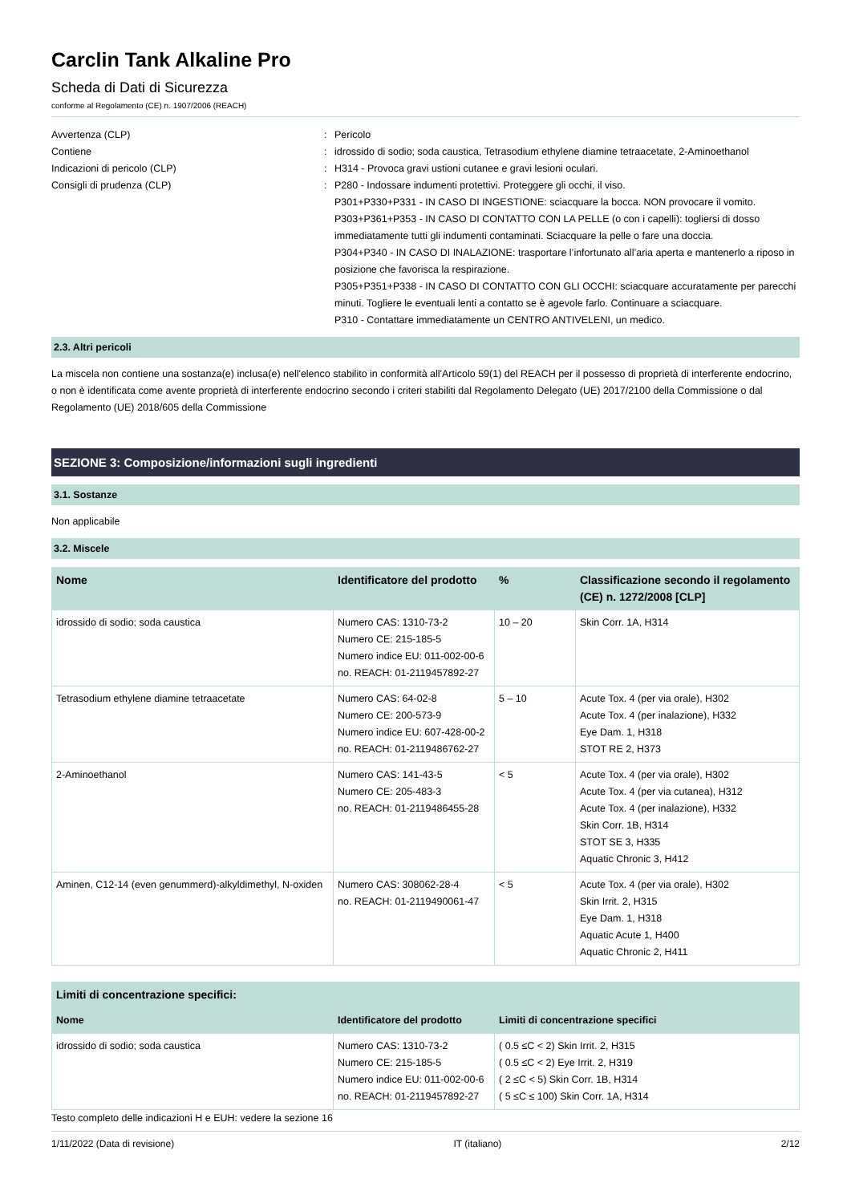Carclin Tank Alkaline Pro
Scheda di Dati di Sicurezza
conforme al Regolamento (CE) n. 1907/2006 (REACH)
Avvertenza (CLP) : Pericolo
Contiene : idrossido di sodio; soda caustica, Tetrasodium ethylene diamine tetraacetate, 2-Aminoethanol
Indicazioni di pericolo (CLP) : H314 - Provoca gravi ustioni cutanee e gravi lesioni oculari.
Consigli di prudenza (CLP) : P280 - Indossare indumenti protettivi. Proteggere gli occhi, il viso.
P301+P330+P331 - IN CASO DI INGESTIONE: sciacquare la bocca. NON provocare il vomito.
P303+P361+P353 - IN CASO DI CONTATTO CON LA PELLE (o con i capelli): togliersi di dosso immediatamente tutti gli indumenti contaminati. Sciacquare la pelle o fare una doccia.
P304+P340 - IN CASO DI INALAZIONE: trasportare l’infortunato all’aria aperta e mantenerlo a riposo in posizione che favorisca la respirazione.
P305+P351+P338 - IN CASO DI CONTATTO CON GLI OCCHI: sciacquare accuratamente per parecchi minuti. Togliere le eventuali lenti a contatto se è agevole farlo. Continuare a sciacquare.
P310 - Contattare immediatamente un CENTRO ANTIVELENI, un medico.
2.3. Altri pericoli
La miscela non contiene una sostanza(e) inclusa(e) nell'elenco stabilito in conformità all'Articolo 59(1) del REACH per il possesso di proprietà di interferente endocrino, o non è identificata come avente proprietà di interferente endocrino secondo i criteri stabiliti dal Regolamento Delegato (UE) 2017/2100 della Commissione o dal Regolamento (UE) 2018/605 della Commissione
SEZIONE 3: Composizione/informazioni sugli ingredienti
3.1. Sostanze
Non applicabile
3.2. Miscele
| Nome | Identificatore del prodotto | % | Classificazione secondo il regolamento (CE) n. 1272/2008 [CLP] |
| --- | --- | --- | --- |
| idrossido di sodio; soda caustica | Numero CAS: 1310-73-2 Numero CE: 215-185-5 Numero indice EU: 011-002-00-6 no. REACH: 01-2119457892-27 | 10 – 20 | Skin Corr. 1A, H314 |
| Tetrasodium ethylene diamine tetraacetate | Numero CAS: 64-02-8 Numero CE: 200-573-9 Numero indice EU: 607-428-00-2 no. REACH: 01-2119486762-27 | 5 – 10 | Acute Tox. 4 (per via orale), H302 Acute Tox. 4 (per inalazione), H332 Eye Dam. 1, H318 STOT RE 2, H373 |
| 2-Aminoethanol | Numero CAS: 141-43-5 Numero CE: 205-483-3 no. REACH: 01-2119486455-28 | < 5 | Acute Tox. 4 (per via orale), H302 Acute Tox. 4 (per via cutanea), H312 Acute Tox. 4 (per inalazione), H332 Skin Corr. 1B, H314 STOT SE 3, H335 Aquatic Chronic 3, H412 |
| Aminen, C12-14 (even genummerd)-alkyldimethyl, N-oxiden | Numero CAS: 308062-28-4 no. REACH: 01-2119490061-47 | < 5 | Acute Tox. 4 (per via orale), H302 Skin Irrit. 2, H315 Eye Dam. 1, H318 Aquatic Acute 1, H400 Aquatic Chronic 2, H411 |
| Limiti di concentrazione specifici: | | |
| --- | --- | --- |
| Nome | Identificatore del prodotto | Limiti di concentrazione specifici |
| idrossido di sodio; soda caustica | Numero CAS: 1310-73-2 Numero CE: 215-185-5 Numero indice EU: 011-002-00-6 no. REACH: 01-2119457892-27 | ( 0.5 ≤C < 2) Skin Irrit. 2, H315 ( 0.5 ≤C < 2) Eye Irrit. 2, H319 ( 2 ≤C < 5) Skin Corr. 1B, H314 ( 5 ≤C ≤ 100) Skin Corr. 1A, H314 |
Testo completo delle indicazioni H e EUH: vedere la sezione 16
1/11/2022 (Data di revisione) IT (italiano) 2/12